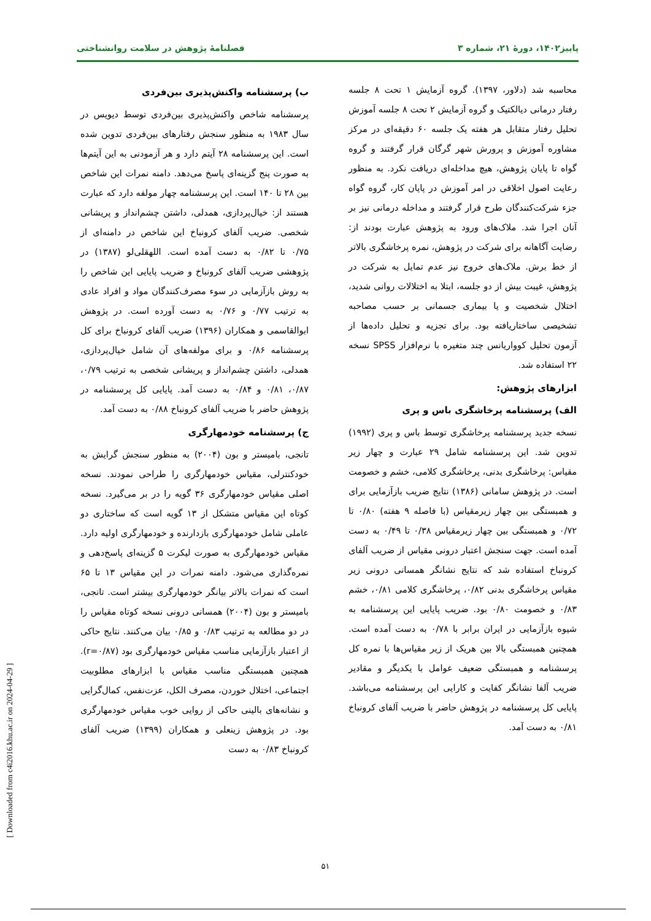پاییز۱۴۰۲، دورهٔ ۲۱، شماره ۳ فصلنامهٔ پژوهش در سلامت روانشناختی
محاسبه شد (دلاور، ۱۳۹۷). گروه آزمایش ۱ تحت ۸ جلسه رفتار درمانی دیالکتیک و گروه آزمایش ۲ تحت ۸ جلسه آموزش تحلیل رفتار متقابل هر هفته یک جلسه ۶۰ دقیقه‌ای در مرکز مشاوره آموزش و پرورش شهر گرگان قرار گرفتند و گروه گواه تا پایان پژوهش، هیچ مداخله‌ای دریافت نکرد. به منظور رعایت اصول اخلاقی در امر آموزش در پایان کار، گروه گواه جزء شرکت‌کنندگان طرح قرار گرفتند و مداخله درمانی نیز بر آنان اجرا شد. ملاک‌های ورود به پژوهش عبارت بودند از: رضایت آگاهانه برای شرکت در پژوهش، نمره پرخاشگری بالاتر از خط برش. ملاک‌های خروج نیز عدم تمایل به شرکت در پژوهش، غیبت بیش از دو جلسه، ابتلا به اختلالات روانی شدید، اختلال شخصیت و یا بیماری جسمانی بر حسب مصاحبه تشخیصی ساختاریافته بود. برای تجزیه و تحلیل داده‌ها از آزمون تحلیل کوواریانس چند متغیره با نرم‌افزار SPSS نسخه ۲۲ استفاده شد.
ابزارهای پژوهش:
الف) پرسشنامه پرخاشگری باس و پری
نسخه جدید پرسشنامه پرخاشگری توسط باس و پری (۱۹۹۲) تدوین شد. این پرسشنامه شامل ۲۹ عبارت و چهار زیر مقیاس: پرخاشگری بدنی، پرخاشگری کلامی، خشم و خصومت است. در پژوهش سامانی (۱۳۸۶) نتایج ضریب بازآزمایی برای و همبستگی بین چهار زیرمقیاس (با فاصله ۹ هفته) ۰/۸۰ تا ۰/۷۲ و همبستگی بین چهار زیرمقیاس ۰/۳۸ تا ۰/۴۹ به دست آمده است. جهت سنجش اعتبار درونی مقیاس از ضریب آلفای کرونباخ استفاده شد که نتایج نشانگر همسانی درونی زیر مقیاس پرخاشگری بدنی ۰/۸۲، پرخاشگری کلامی ۰/۸۱، خشم ۰/۸۳ و خصومت ۰/۸۰ بود. ضریب پایایی این پرسشنامه به شیوه بازآزمایی در ایران برابر با ۰/۷۸ به دست آمده است. همچنین همبستگی بالا بین هریک از زیر مقیاس‌ها با نمره کل پرسشنامه و همبستگی ضعیف عوامل با یکدیگر و مقادیر ضریب آلفا نشانگر کفایت و کارایی این پرسشنامه می‌باشد. پایایی کل پرسشنامه در پژوهش حاضر با ضریب آلفای کرونباخ ۰/۸۱ به دست آمد.
ب) پرسشنامه واکنش‌پذیری بین‌فردی
پرسشنامه شاخص واکنش‌پذیری بین‌فردی توسط دیویس در سال ۱۹۸۳ به منظور سنجش رفتارهای بین‌فردی تدوین شده است. این پرسشنامه ۲۸ آیتم دارد و هر آزمودنی به این آیتم‌ها به صورت پنج گزینه‌ای پاسخ می‌دهد. دامنه نمرات این شاخص بین ۲۸ تا ۱۴۰ است. این پرسشنامه چهار مولفه دارد که عبارت هستند از: خیال‌پردازی، همدلی، داشتن چشم‌انداز و پریشانی شخصی. ضریب آلفای کرونباخ این شاخص در دامنه‌ای از ۰/۷۵ تا ۰/۸۲ به دست آمده است. اللهقلی‌لو (۱۳۸۷) در پژوهشی ضریب آلفای کرونباخ و ضریب پایایی این شاخص را به روش بازآزمایی در سوء مصرف‌کنندگان مواد و افراد عادی به ترتیب ۰/۷۷ و ۰/۷۶ به دست آورده است. در پژوهش ابوالقاسمی و همکاران (۱۳۹۶) ضریب آلفای کرونباخ برای کل پرسشنامه ۰/۸۶ و برای مولفه‌های آن شامل خیال‌پردازی، همدلی، داشتن چشم‌انداز و پریشانی شخصی به ترتیب ۰/۷۹، ۰/۸۷، ۰/۸۱ و ۰/۸۴ به دست آمد. پایایی کل پرسشنامه در پژوهش حاضر با ضریب آلفای کرونباخ ۰/۸۸ به دست آمد.
ج) پرسشنامه خودمهارگری
تانجی، بامیستر و بون (۲۰۰۴) به منظور سنجش گرایش به خودکنترلی، مقیاس خودمهارگری را طراحی نمودند. نسخه اصلی مقیاس خودمهارگری ۳۶ گویه را در بر می‌گیرد. نسخه کوتاه این مقیاس متشکل از ۱۳ گویه است که ساختاری دو عاملی شامل خودمهارگری بازدارنده و خودمهارگری اولیه دارد. مقیاس خودمهارگری به صورت لیکرت ۵ گزینه‌ای پاسخ‌دهی و نمره‌گذاری می‌شود. دامنه نمرات در این مقیاس ۱۳ تا ۶۵ است که نمرات بالاتر بیانگر خودمهارگری بیشتر است. تانجی، بامیستر و بون (۲۰۰۴) همسانی درونی نسخه کوتاه مقیاس را در دو مطالعه به ترتیب ۰/۸۳ و ۰/۸۵ بیان می‌کنند. نتایج حاکی از اعتبار بازآزمایی مناسب مقیاس خودمهارگری بود (r=۰/۸۷). همچنین همبستگی مناسب مقیاس با ابزارهای مطلوبیت اجتماعی، اختلال خوردن، مصرف الکل، عزت‌نفس، کمال‌گرایی و نشانه‌های بالینی حاکی از روایی خوب مقیاس خودمهارگری بود. در پژوهش زینعلی و همکاران (۱۳۹۹) ضریب آلفای کرونباخ ۰/۸۳ به دست
۵۱
[ Downloaded from c4i2016.khu.ac.ir on 2024-04-29 ]